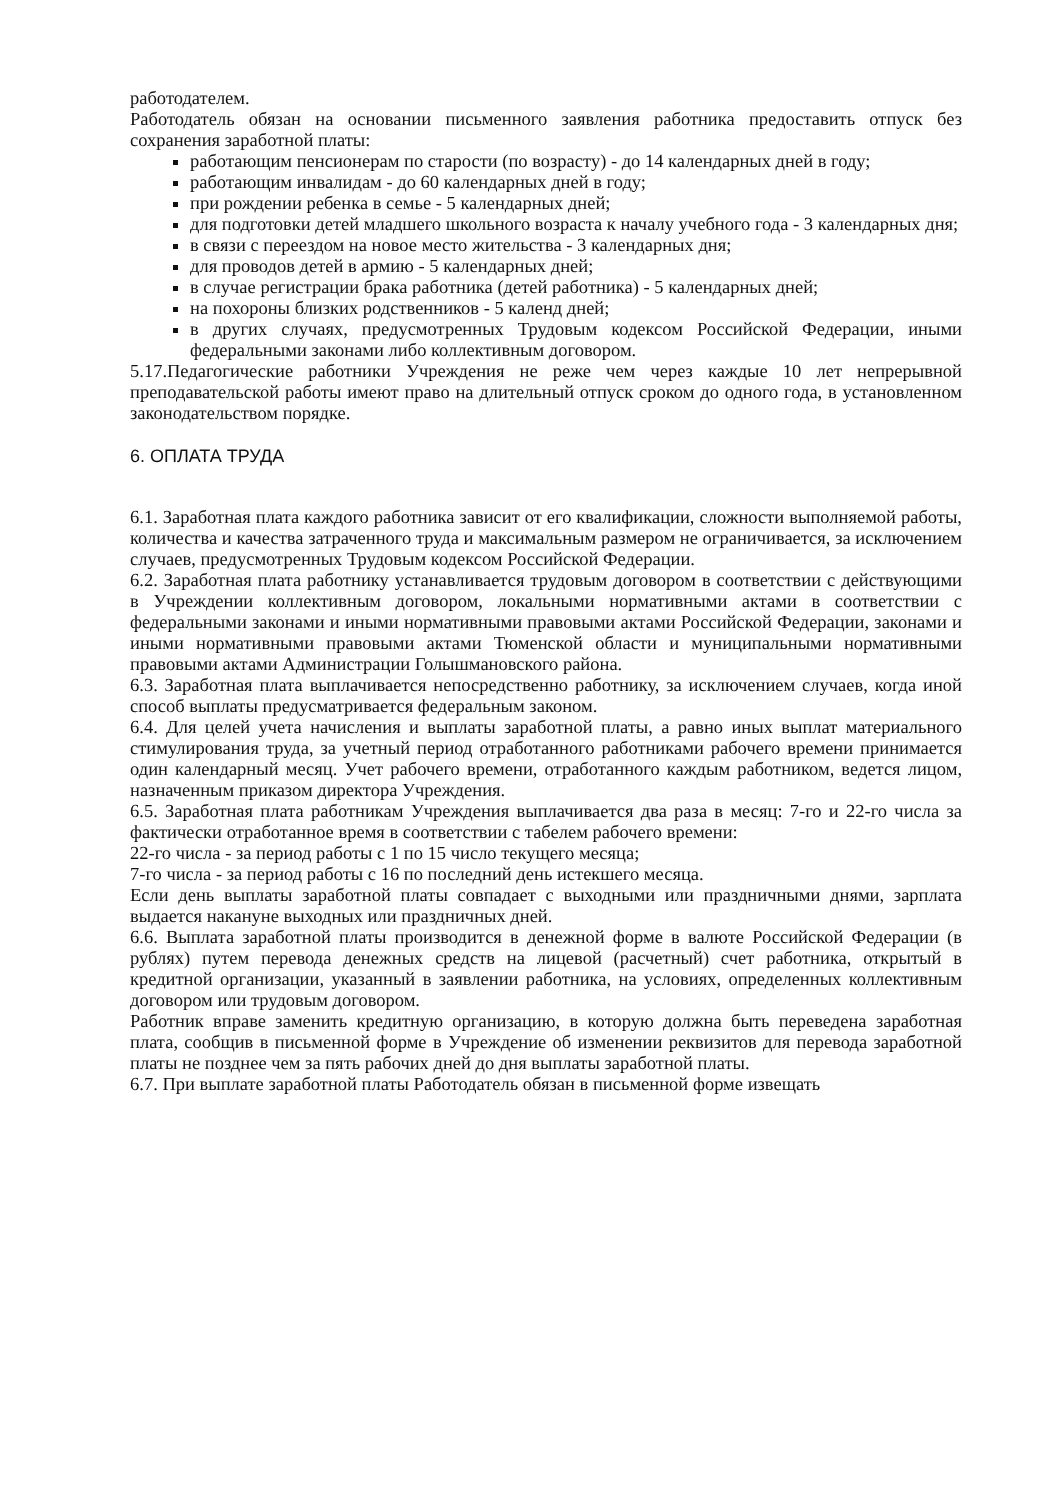работодателем.
Работодатель обязан на основании письменного заявления работника предоставить отпуск без сохранения заработной платы:
работающим пенсионерам по старости (по возрасту) - до 14 календарных дней в году;
работающим инвалидам - до 60 календарных дней в году;
при рождении ребенка в семье - 5 календарных дней;
для подготовки детей младшего школьного возраста к началу учебного года - 3 календарных дня;
в связи с переездом на новое место жительства - 3 календарных дня;
для проводов детей в армию - 5 календарных дней;
в случае регистрации брака работника (детей работника) - 5 календарных дней;
на похороны близких родственников - 5 календ дней;
в других случаях, предусмотренных Трудовым кодексом Российской Федерации, иными федеральными законами либо коллективным договором.
5.17.Педагогические работники Учреждения не реже чем через каждые 10 лет непрерывной преподавательской работы имеют право на длительный отпуск сроком до одного года, в установленном законодательством порядке.
6. ОПЛАТА ТРУДА
6.1. Заработная плата каждого работника зависит от его квалификации, сложности выполняемой работы, количества и качества затраченного труда и максимальным размером не ограничивается, за исключением случаев, предусмотренных Трудовым кодексом Российской Федерации.
6.2. Заработная плата работнику устанавливается трудовым договором в соответствии с действующими в Учреждении коллективным договором, локальными нормативными актами в соответствии с федеральными законами и иными нормативными правовыми актами Российской Федерации, законами и иными нормативными правовыми актами Тюменской области и муниципальными нормативными правовыми актами Администрации Голышмановского района.
6.3. Заработная плата выплачивается непосредственно работнику, за исключением случаев, когда иной способ выплаты предусматривается федеральным законом.
6.4. Для целей учета начисления и выплаты заработной платы, а равно иных выплат материального стимулирования труда, за учетный период отработанного работниками рабочего времени принимается один календарный месяц. Учет рабочего времени, отработанного каждым работником, ведется лицом, назначенным приказом директора Учреждения.
6.5. Заработная плата работникам Учреждения выплачивается два раза в месяц: 7-го и 22-го числа за фактически отработанное время в соответствии с табелем рабочего времени:
22-го числа - за период работы с 1 по 15 число текущего месяца;
7-го числа - за период работы с 16 по последний день истекшего месяца.
Если день выплаты заработной платы совпадает с выходными или праздничными днями, зарплата выдается накануне выходных или праздничных дней.
6.6. Выплата заработной платы производится в денежной форме в валюте Российской Федерации (в рублях) путем перевода денежных средств на лицевой (расчетный) счет работника, открытый в кредитной организации, указанный в заявлении работника, на условиях, определенных коллективным договором или трудовым договором.
Работник вправе заменить кредитную организацию, в которую должна быть переведена заработная плата, сообщив в письменной форме в Учреждение об изменении реквизитов для перевода заработной платы не позднее чем за пять рабочих дней до дня выплаты заработной платы.
6.7. При выплате заработной платы Работодатель обязан в письменной форме извещать